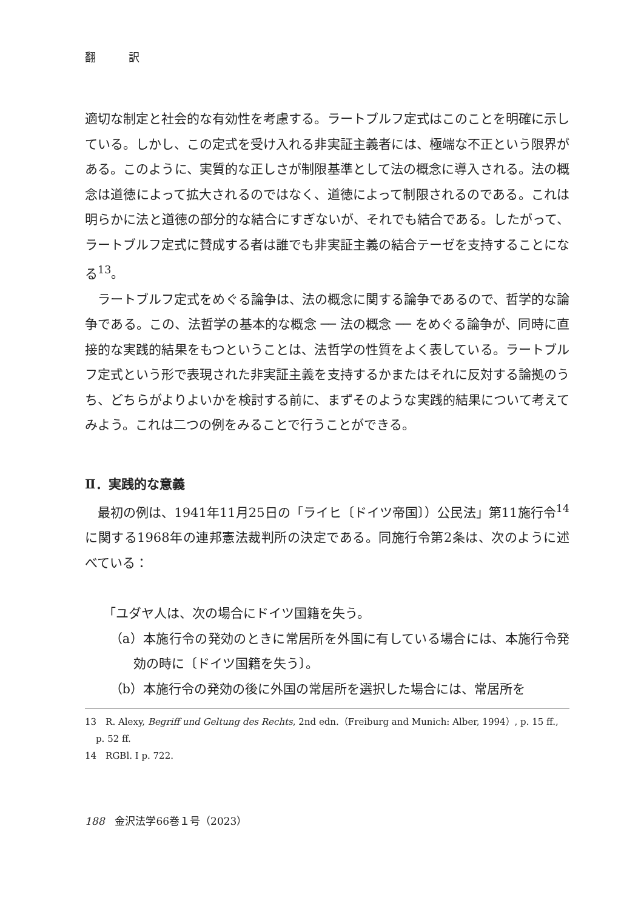翻 訳
適切な制定と社会的な有効性を考慮する。ラートブルフ定式はこのことを明確に示している。しかし、この定式を受け入れる非実証主義者には、極端な不正という限界がある。このように、実質的な正しさが制限基準として法の概念に導入される。法の概念は道徳によって拡大されるのではなく、道徳によって制限されるのである。これは明らかに法と道徳の部分的な結合にすぎないが、それでも結合である。したがって、ラートブルフ定式に賛成する者は誰でも非実証主義の結合テーゼを支持することになる<sup>13</sup>。
ラートブルフ定式をめぐる論争は、法の概念に関する論争であるので、哲学的な論争である。この、法哲学の基本的な概念 ── 法の概念 ── をめぐる論争が、同時に直接的な実践的結果をもつということは、法哲学の性質をよく表している。ラートブルフ定式という形で表現された非実証主義を支持するかまたはそれに反対する論拠のうち、どちらがよりよいかを検討する前に、まずそのような実践的結果について考えてみよう。これは二つの例をみることで行うことができる。
Ⅱ．実践的な意義
最初の例は、1941年11月25日の「ライヒ〔ドイツ帝国〕）公民法」第11施行令<sup>14</sup>に関する1968年の連邦憲法裁判所の決定である。同施行令第2条は、次のように述べている：
「ユダヤ人は、次の場合にドイツ国籍を失う。
（a）本施行令の発効のときに常居所を外国に有している場合には、本施行令発効の時に〔ドイツ国籍を失う〕。
（b）本施行令の発効の後に外国の常居所を選択した場合には、常居所を
13　R. Alexy, Begriff und Geltung des Rechts, 2nd edn.（Freiburg and Munich: Alber, 1994）, p. 15 ff., p. 52 ff.
14　RGBl. I p. 722.
188　金沢法学66巻１号（2023）